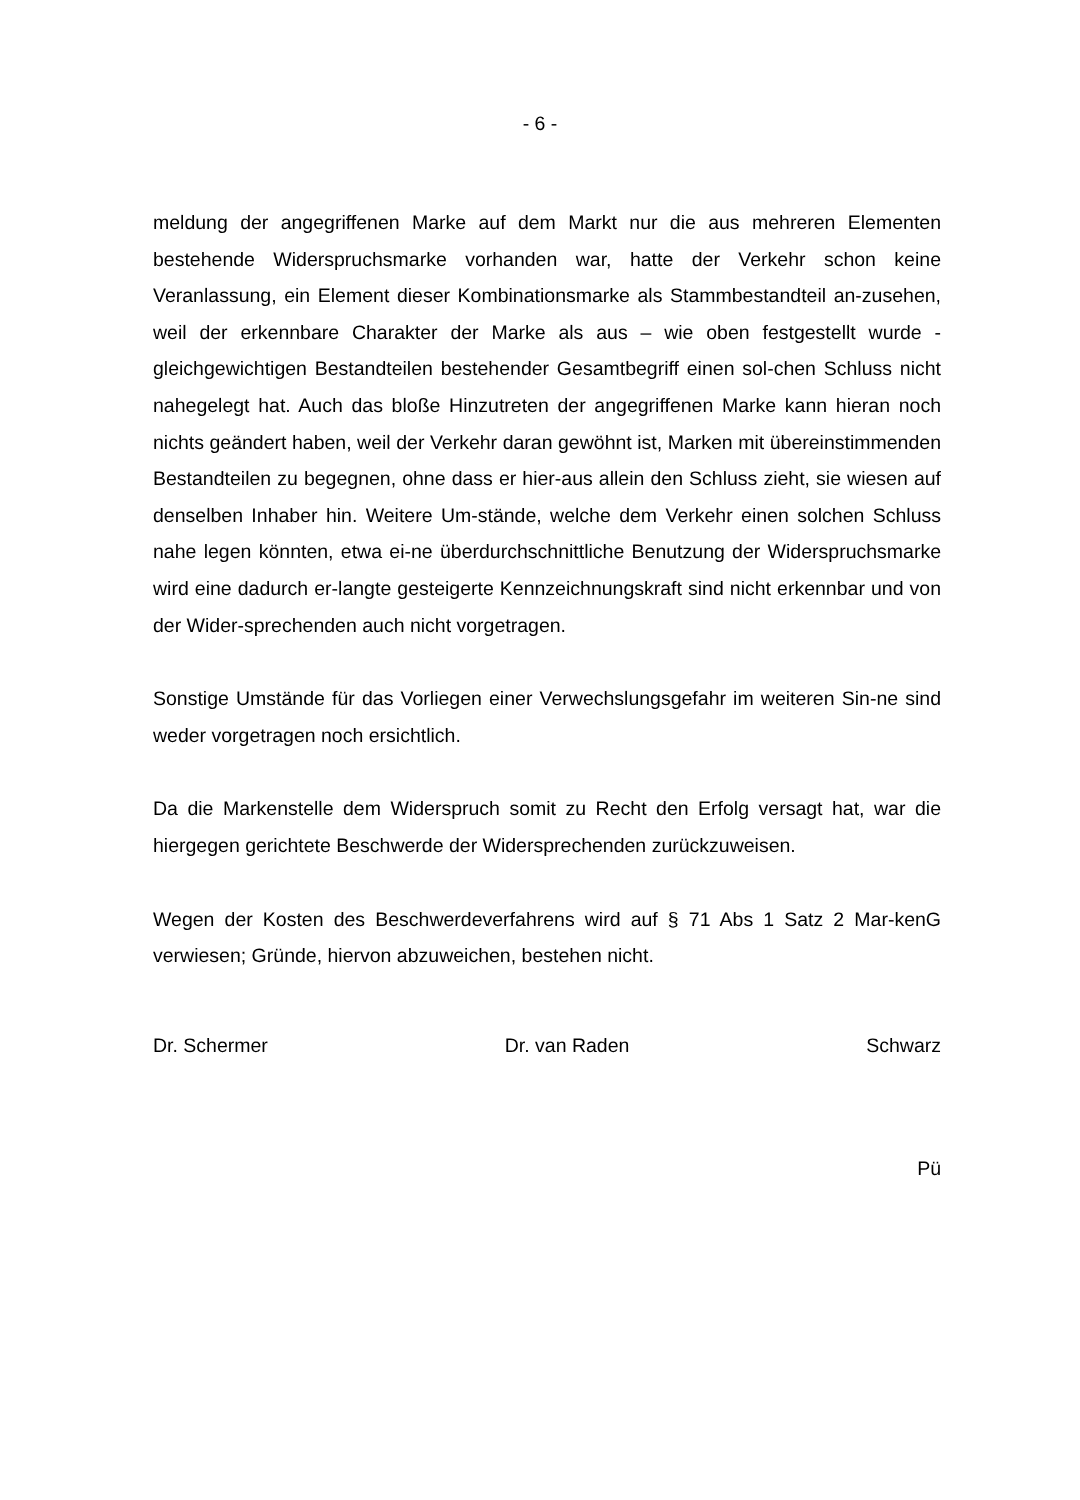- 6 -
meldung der angegriffenen Marke auf dem Markt nur die aus mehreren Elementen bestehende Widerspruchsmarke vorhanden war, hatte der Verkehr schon keine Veranlassung, ein Element dieser Kombinationsmarke als Stammbestandteil an-zusehen, weil der erkennbare Charakter der Marke als aus – wie oben festgestellt wurde - gleichgewichtigen Bestandteilen bestehender Gesamtbegriff einen sol-chen Schluss nicht nahegelegt hat. Auch das bloße Hinzutreten der angegriffenen Marke kann hieran noch nichts geändert haben, weil der Verkehr daran gewöhnt ist, Marken mit übereinstimmenden Bestandteilen zu begegnen, ohne dass er hier-aus allein den Schluss zieht, sie wiesen auf denselben Inhaber hin. Weitere Um-stände, welche dem Verkehr einen solchen Schluss nahe legen könnten, etwa ei-ne überdurchschnittliche Benutzung der Widerspruchsmarke wird eine dadurch er-langte gesteigerte Kennzeichnungskraft sind nicht erkennbar und von der Wider-sprechenden auch nicht vorgetragen.
Sonstige Umstände für das Vorliegen einer Verwechslungsgefahr im weiteren Sin-ne sind weder vorgetragen noch ersichtlich.
Da die Markenstelle dem Widerspruch somit zu Recht den Erfolg versagt hat, war die hiergegen gerichtete Beschwerde der Widersprechenden zurückzuweisen.
Wegen der Kosten des Beschwerdeverfahrens wird auf § 71 Abs 1 Satz 2 Mar-kenG verwiesen; Gründe, hiervon abzuweichen, bestehen nicht.
Dr. Schermer Dr. van Raden Schwarz
Pü